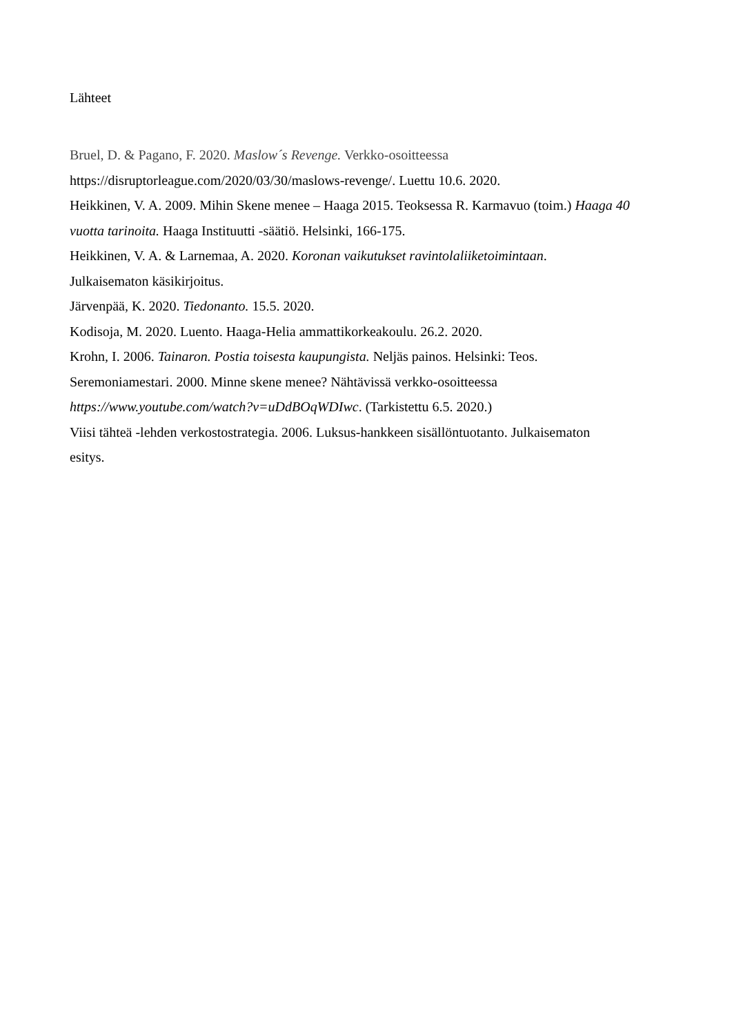Lähteet
Bruel, D. & Pagano, F. 2020. Maslow´s Revenge. Verkko-osoitteessa
https://disruptorleague.com/2020/03/30/maslows-revenge/. Luettu 10.6. 2020.
Heikkinen, V. A. 2009. Mihin Skene menee – Haaga 2015. Teoksessa R. Karmavuo (toim.) Haaga 40 vuotta tarinoita. Haaga Instituutti -säätiö. Helsinki, 166-175.
Heikkinen, V. A. & Larnemaa, A. 2020. Koronan vaikutukset ravintolaliiketoimintaan.
Julkaisematon käsikirjoitus.
Järvenpää, K. 2020. Tiedonanto. 15.5. 2020.
Kodisoja, M. 2020. Luento. Haaga-Helia ammattikorkeakoulu. 26.2. 2020.
Krohn, I. 2006. Tainaron. Postia toisesta kaupungista. Neljäs painos. Helsinki: Teos.
Seremoniamestari. 2000. Minne skene menee? Nähtävissä verkko-osoitteessa
https://www.youtube.com/watch?v=uDdBOqWDIwc. (Tarkistettu 6.5. 2020.)
Viisi tähteä -lehden verkostostrategia. 2006. Luksus-hankkeen sisällöntuotanto. Julkaisematon
esitys.